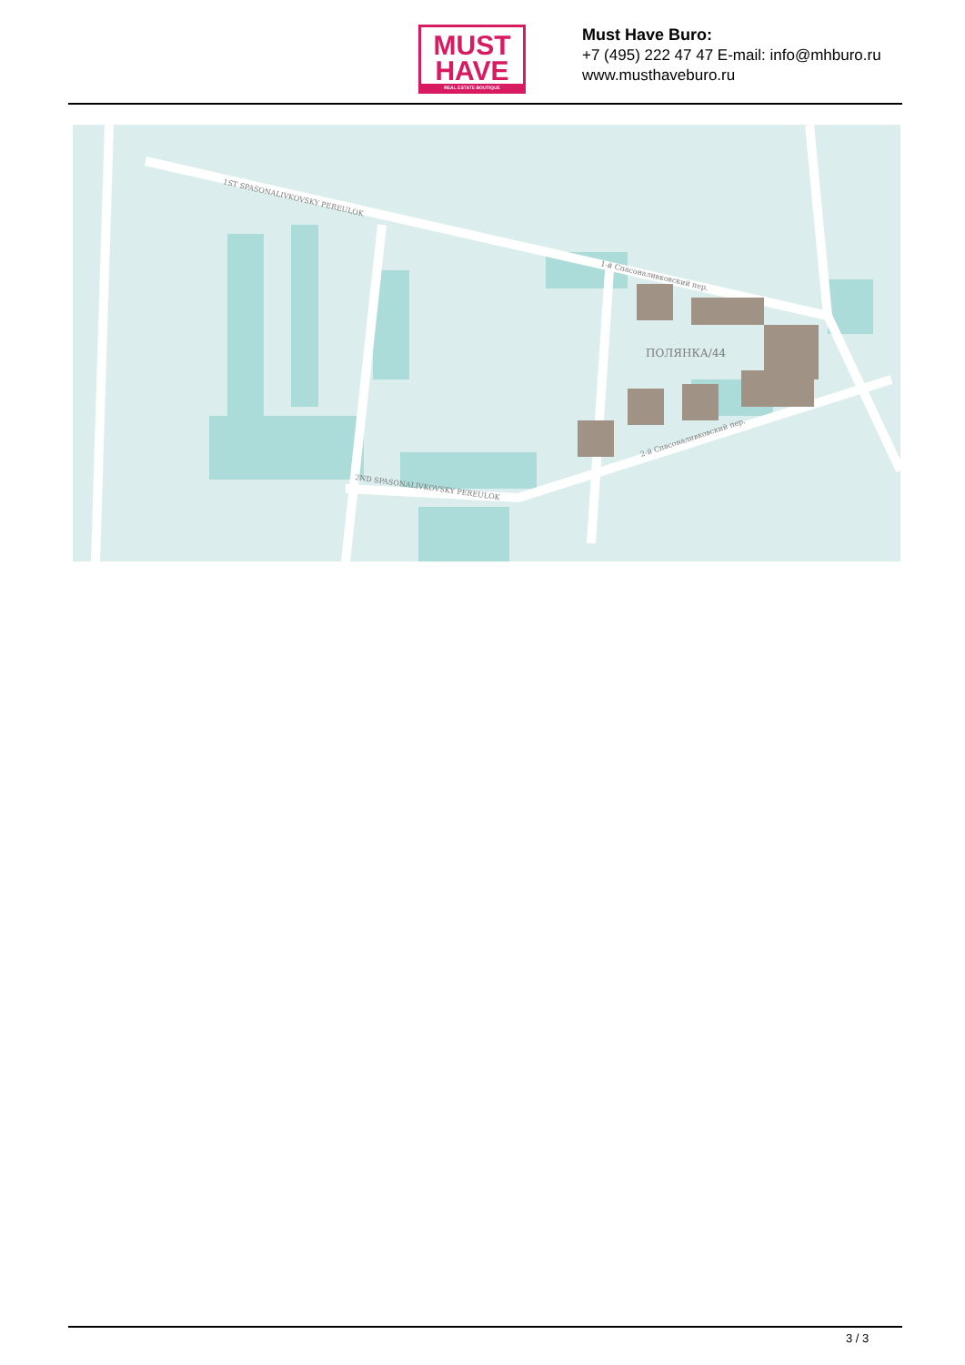MUST
HAVE
REAL ESTATE BOUTIQUE
Must Have Buro:
+7 (495) 222 47 47 E-mail: info@mhburo.ru
www.musthaveburo.ru
1ST SPASONALIVKOVSKY PEREULOK
1-й Спасоналивковский пер.
2ND SPASONALIVKOVSKY PEREULOK
2-й Спасоналивковский пер.
ПОЛЯНКА/44
3 / 3